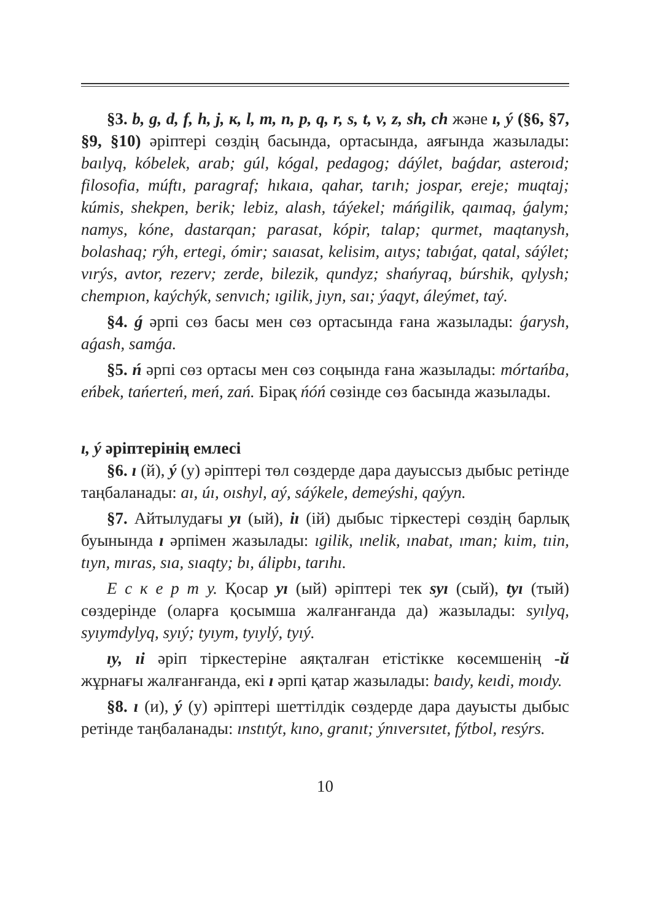§3. b, g, d, f, h, j, к, l, m, n, p, q, r, s, t, v, z, sh, ch және ı, ý (§6, §7, §9, §10) әріптері сөздің басында, ортасында, аяғында жазылады: baılyq, kóbelek, arab; gúl, kógal, pedagog; dáýlet, baǵdar, asteroıd; filosofia, múftı, paragraf; hıkaıa, qahar, tarıh; jospar, ereje; muqtaj; kúmis, shekpen, berik; lebiz, alash, táýekel; máńgilik, qaımaq, ǵalym; namys, kóne, dastarqan; parasat, kópir, talap; qurmet, maqtanysh, bolashaq; rýh, ertegi, ómir; saıasat, kelisim, aıtys; tabıǵat, qatal, sáýlet; vırýs, avtor, rezerv; zerde, bilezik, qundyz; shańyraq, búrshik, qylysh; chempıon, kaýchýk, senvıch; ıgilik, jıyn, saı; ýaqyt, áleýmet, taý.
§4. ǵ әрпі сөз басы мен сөз ортасында ғана жазылады: ǵarysh, aǵash, samǵa.
§5. ń әрпі сөз ортасы мен сөз соңында ғана жазылады: mórtańba, eńbek, tańerteń, meń, zań. Бірақ ńóń сөзінде сөз басында жазылады.
ı, ý әріптерінің емлесі
§6. ı (й), ý (у) әріптері төл сөздерде дара дауыссыз дыбыс ретінде таңбаланады: aı, úı, oıshyl, aý, sáýkele, demeýshi, qaýyn.
§7. Айтылудағы yı (ый), iı (ій) дыбыс тіркестері сөздің барлық буынында ı әрпімен жазылады: ıgilik, ınelik, ınabat, ıman; kıim, tıin, tıyn, mıras, sıa, sıaqty; bı, álipbı, tarıhı.
Е с к е р т у. Қосар yı (ый) әріптері тек syı (сый), tyı (тый) сөздерінде (оларға қосымша жалғанғанда да) жазылады: syılyq, syıymdylyq, syıý; tyıym, tyıylý, tyıý.
ıy, ıi әріп тіркестеріне аяқталған етістікке көсемшенің -й жұрнағы жалғанғанда, екі ı әрпі қатар жазылады: baıdy, keıdi, moıdy.
§8. ı (и), ý (у) әріптері шеттілдік сөздерде дара дауысты дыбыс ретінде таңбаланады: ınstıtýt, kıno, granıt; ýnıversıtet, fýtbol, resýrs.
10